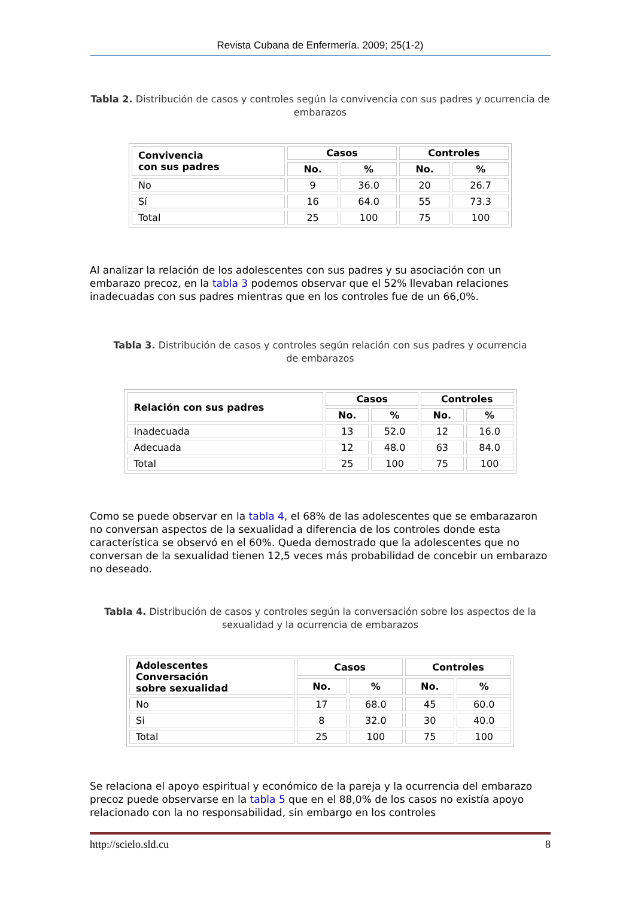Revista Cubana de Enfermería. 2009; 25(1-2)
Tabla 2. Distribución de casos y controles según la convivencia con sus padres y ocurrencia de embarazos
| Convivencia con sus padres | Casos | | Controles | |
| --- | --- | --- | --- | --- |
| | No. | % | No. | % |
| No | 9 | 36.0 | 20 | 26.7 |
| Sí | 16 | 64.0 | 55 | 73.3 |
| Total | 25 | 100 | 75 | 100 |
Al analizar la relación de los adolescentes con sus padres y su asociación con un embarazo precoz, en la tabla 3 podemos observar que el 52% llevaban relaciones inadecuadas con sus padres mientras que en los controles fue de un 66,0%.
Tabla 3. Distribución de casos y controles según relación con sus padres y ocurrencia de embarazos
| Relación con sus padres | Casos | | Controles | |
| --- | --- | --- | --- | --- |
| | No. | % | No. | % |
| Inadecuada | 13 | 52.0 | 12 | 16.0 |
| Adecuada | 12 | 48.0 | 63 | 84.0 |
| Total | 25 | 100 | 75 | 100 |
Como se puede observar en la tabla 4, el 68% de las adolescentes que se embarazaron no conversan aspectos de la sexualidad a diferencia de los controles donde esta característica se observó en el 60%. Queda demostrado que la adolescentes que no conversan de la sexualidad tienen 12,5 veces más probabilidad de concebir un embarazo no deseado.
Tabla 4. Distribución de casos y controles según la conversación sobre los aspectos de la sexualidad y la ocurrencia de embarazos
| Adolescentes Conversación sobre sexualidad | Casos | | Controles | |
| --- | --- | --- | --- | --- |
| | No. | % | No. | % |
| No | 17 | 68.0 | 45 | 60.0 |
| Si | 8 | 32.0 | 30 | 40.0 |
| Total | 25 | 100 | 75 | 100 |
Se relaciona el apoyo espiritual y económico de la pareja y la ocurrencia del embarazo precoz puede observarse en la tabla 5 que en el 88,0% de los casos no existía apoyo relacionado con la no responsabilidad, sin embargo en los controles
http://scielo.sld.cu 8